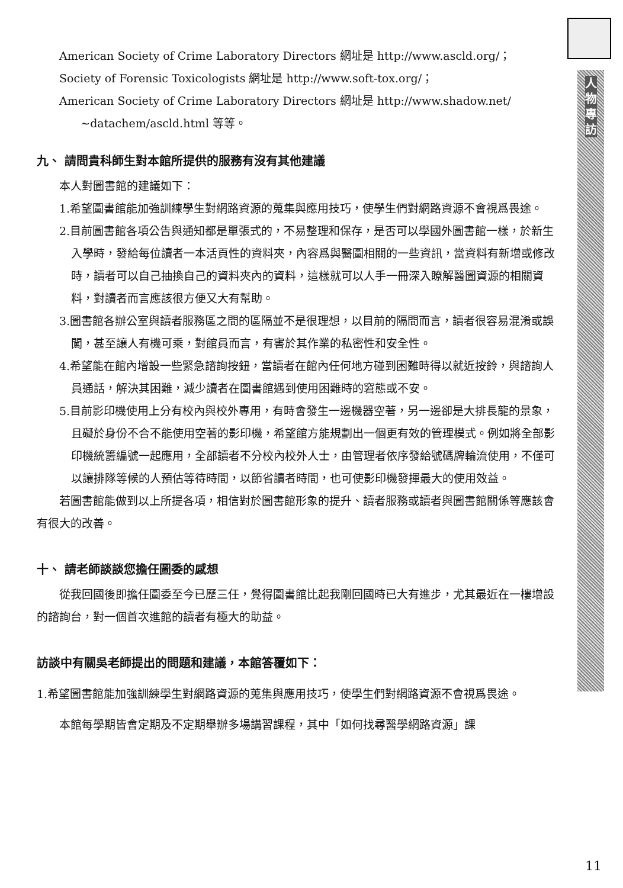人物專訪
American Society of Crime Laboratory Directors 網址是 http://www.ascld.org/；
Society of Forensic Toxicologists 網址是 http://www.soft-tox.org/；
American Society of Crime Laboratory Directors 網址是 http://www.shadow.net/
~datachem/ascld.html 等等。
九、 請問貴科師生對本館所提供的服務有沒有其他建議
本人對圖書館的建議如下：
1.希望圖書館能加強訓練學生對網路資源的蒐集與應用技巧，使學生們對網路資源不會視爲畏途。
2.目前圖書館各項公告與通知都是單張式的，不易整理和保存，是否可以學國外圖書館一樣，於新生入學時，發給每位讀者一本活頁性的資料夾，內容爲與醫圖相關的一些資訊，當資料有新增或修改時，讀者可以自己抽換自己的資料夾內的資料，這樣就可以人手一冊深入瞭解醫圖資源的相關資料，對讀者而言應該很方便又大有幫助。
3.圖書館各辦公室與讀者服務區之間的區隔並不是很理想，以目前的隔間而言，讀者很容易混淆或誤闖，甚至讓人有機可乘，對館員而言，有害於其作業的私密性和安全性。
4.希望能在館內增設一些緊急諮詢按鈕，當讀者在館內任何地方碰到困難時得以就近按鈴，與諮詢人員通話，解決其困難，減少讀者在圖書館遇到使用困難時的窘態或不安。
5.目前影印機使用上分有校內與校外專用，有時會發生一邊機器空著，另一邊卻是大排長龍的景象，且礙於身份不合不能使用空著的影印機，希望館方能規劃出一個更有效的管理模式。例如將全部影印機統籌編號一起應用，全部讀者不分校內校外人士，由管理者依序發給號碼牌輪流使用，不僅可以讓排隊等候的人預估等待時間，以節省讀者時間，也可使影印機發揮最大的使用效益。
若圖書館能做到以上所提各項，相信對於圖書館形象的提升、讀者服務或讀者與圖書館關係等應該會有很大的改善。
十、 請老師談談您擔任圖委的感想
從我回國後即擔任圖委至今已歷三任，覺得圖書館比起我剛回國時已大有進步，尤其最近在一樓增設的諮詢台，對一個首次進館的讀者有極大的助益。
訪談中有關吳老師提出的問題和建議，本館答覆如下：
1.希望圖書館能加強訓練學生對網路資源的蒐集與應用技巧，使學生們對網路資源不會視爲畏途。
本館每學期皆會定期及不定期舉辦多場講習課程，其中「如何找尋醫學網路資源」課
11